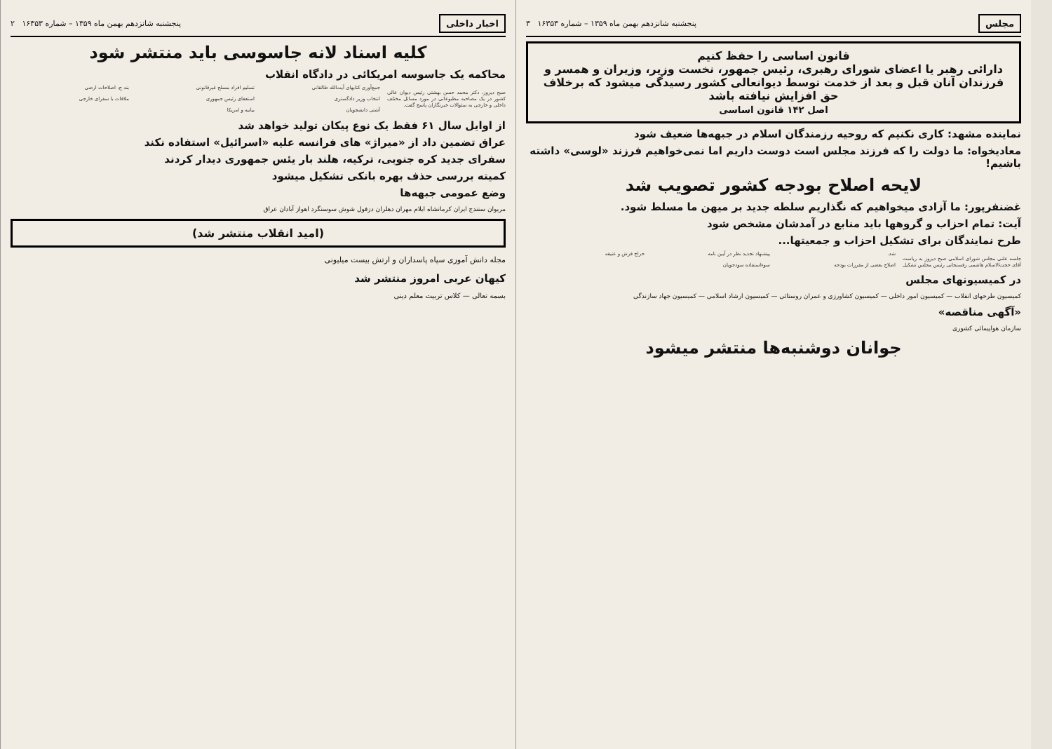اخبار داخلی پنجشنبه شانزدهم بهمن ماه ۱۳۵۹ – شماره ۱۶۳۵۳ ۲
کلیه اسناد لانه جاسوسی باید منتشر شود
محاکمه یک جاسوسه امریکائی در دادگاه انقلاب
صبح دیروز، دکتر محمد حسن بهشتی رئیس دیوان عالی کشور در یک مصاحبه مطبوعاتی در مورد مسائل مختلف داخلی و خارجی به سئوالات خبرنگاران پاسخ گفت.
جمع‌آوری کتابهای آیت‌الله طالقانی
انتخاب وزیر دادگستری
آشتی دانشجویان
تسلیم افراد مسلح غیرقانونی
استعفای رئیس جمهوری
بیانیه و امریکا
بند ج، اصلاحات ارضی
ملاقات با سفرای خارجی
از اوایل سال ۶۱ فقط یک نوع پیکان تولید خواهد شد
عراق تضمین داد از «میراژ» های فرانسه علیه «اسرائیل» استفاده نکند
سفرای جدید کره جنوبی، ترکیه، هلند بار یئس جمهوری دیدار کردند
کمیته بررسی حذف بهره بانکی تشکیل میشود
وضع عمومی جبهه‌ها
مریوان سنندج ایران کرمانشاه ایلام مهران دهلران دزفول شوش سوسنگرد اهواز آبادان عراق
(امید انقلاب منتشر شد)
مجله دانش آموزی سپاه پاسداران و ارتش بیست میلیونی
کیهان عربی امروز منتشر شد
بسمه تعالی — کلاس تربیت معلم دینی
مجلس پنجشنبه شانزدهم بهمن ماه ۱۳۵۹ – شماره ۱۶۳۵۳ ۳
قانون اساسی را حفظ کنیم
دارائی رهبر یا اعضای شورای رهبری، رئیس جمهور، نخست وزیر، وزیران و همسر و فرزندان آنان قبل و بعد از خدمت توسط دیوانعالی کشور رسیدگی میشود که برخلاف حق افزایش نیافته باشد
اصل ۱۴۲ قانون اساسی
نماینده مشهد: کاری نکنیم که روحیه رزمندگان اسلام در جبهه‌ها ضعیف شود
معادیخواه: ما دولت را که فرزند مجلس است دوست داریم اما نمی‌خواهیم فرزند «لوسی» داشته باشیم!
لایحه اصلاح بودجه کشور تصویب شد
غضنفرپور: ما آزادی میخواهیم که نگذاریم سلطه جدید بر میهن ما مسلط شود.
آیت: تمام احزاب و گروهها باید منابع در آمدشان مشخص شود
طرح نمایندگان برای تشکیل احزاب و جمعیتها...
جلسه علنی مجلس شورای اسلامی صبح دیروز به ریاست آقای حجت‌الاسلام هاشمی رفسنجانی رئیس مجلس تشکیل شد.
اصلاح بعضی از مقررات بودجه
پیشنهاد تجدید نظر در آیین نامه
سوءاستفاده سودجویان
حراج فرش و عتیقه
در کمیسیونهای مجلس
کمیسیون طرحهای انقلاب — کمیسیون امور داخلی — کمیسیون کشاورزی و عمران روستائی — کمیسیون ارشاد اسلامی — کمیسیون جهاد سازندگی
«آگهی مناقصه»
سازمان هواپیمائی کشوری
جوانان دوشنبه‌ها منتشر میشود